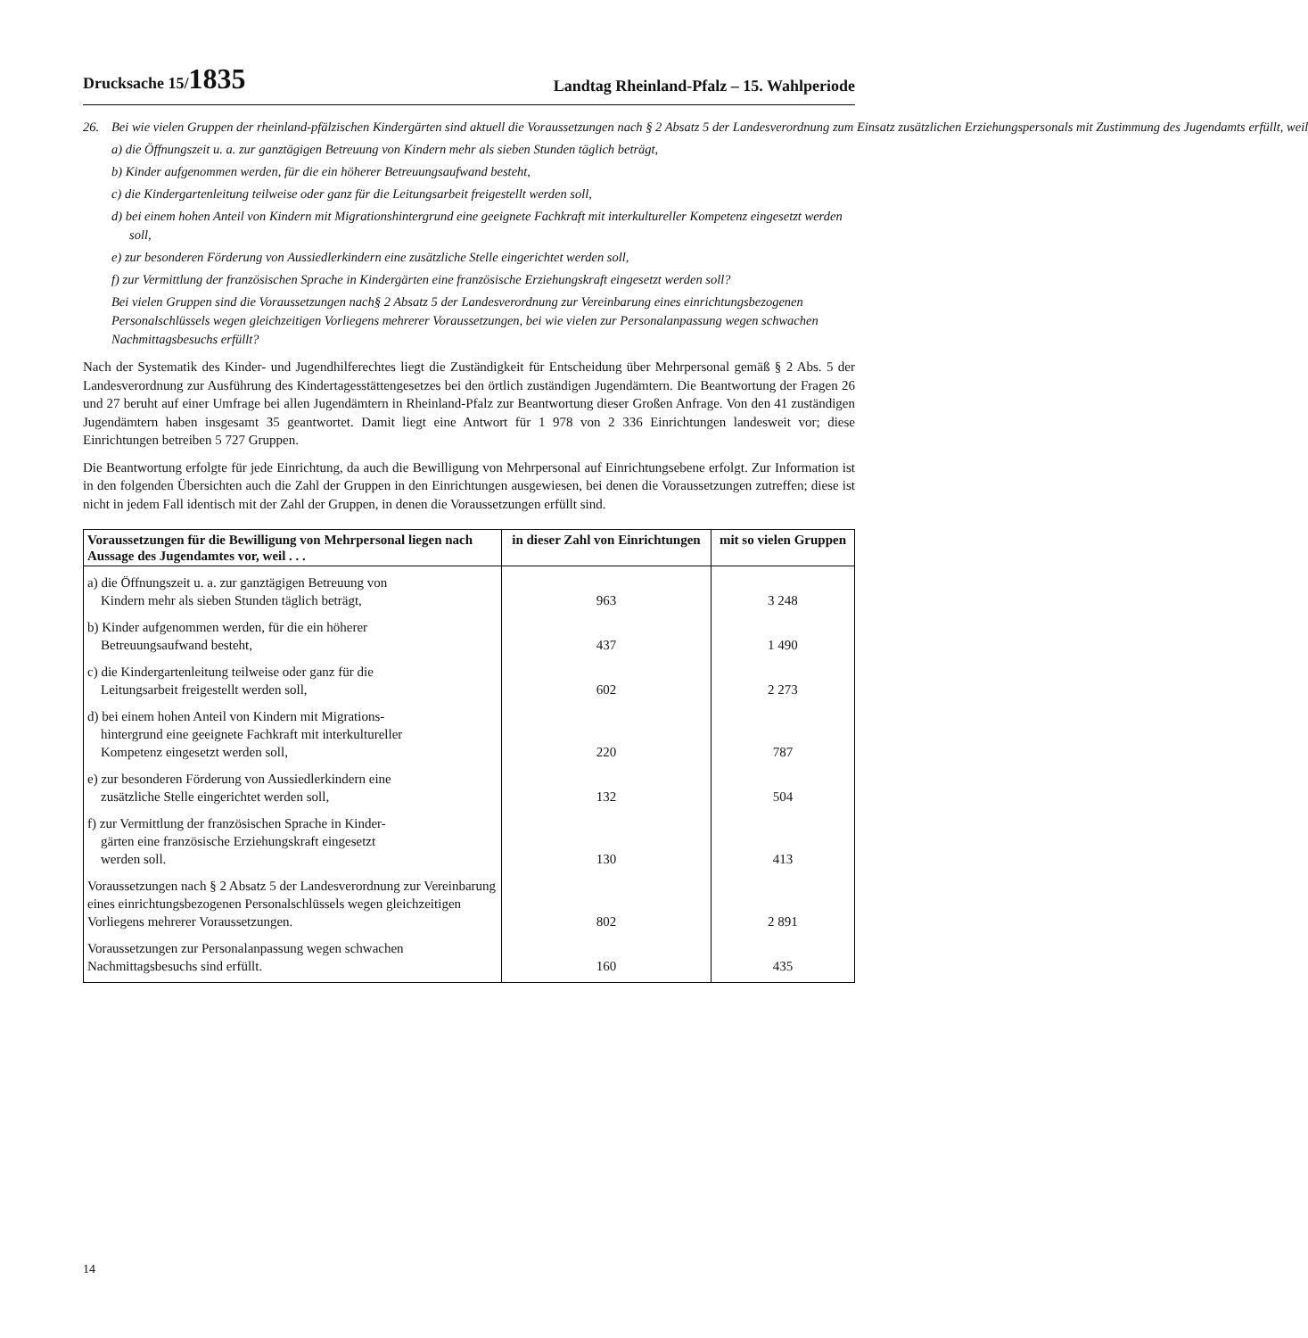Drucksache 15/1835
Landtag Rheinland-Pfalz – 15. Wahlperiode
26. Bei wie vielen Gruppen der rheinland-pfälzischen Kindergärten sind aktuell die Voraussetzungen nach § 2 Absatz 5 der Landesverordnung zum Einsatz zusätzlichen Erziehungspersonals mit Zustimmung des Jugendamts erfüllt, weil
a) die Öffnungszeit u. a. zur ganztägigen Betreuung von Kindern mehr als sieben Stunden täglich beträgt,
b) Kinder aufgenommen werden, für die ein höherer Betreuungsaufwand besteht,
c) die Kindergartenleitung teilweise oder ganz für die Leitungsarbeit freigestellt werden soll,
d) bei einem hohen Anteil von Kindern mit Migrationshintergrund eine geeignete Fachkraft mit interkultureller Kompetenz eingesetzt werden soll,
e) zur besonderen Förderung von Aussiedlerkindern eine zusätzliche Stelle eingerichtet werden soll,
f) zur Vermittlung der französischen Sprache in Kindergärten eine französische Erziehungskraft eingesetzt werden soll?
Bei vielen Gruppen sind die Voraussetzungen nach§ 2 Absatz 5 der Landesverordnung zur Vereinbarung eines einrichtungsbezogenen Personalschlüssels wegen gleichzeitigen Vorliegens mehrerer Voraussetzungen, bei wie vielen zur Personalanpassung wegen schwachen Nachmittagsbesuchs erfüllt?
Nach der Systematik des Kinder- und Jugendhilferechtes liegt die Zuständigkeit für Entscheidung über Mehrpersonal gemäß § 2 Abs. 5 der Landesverordnung zur Ausführung des Kindertagesstättengesetzes bei den örtlich zuständigen Jugendämtern. Die Beantwortung der Fragen 26 und 27 beruht auf einer Umfrage bei allen Jugendämtern in Rheinland-Pfalz zur Beantwortung dieser Großen Anfrage. Von den 41 zuständigen Jugendämtern haben insgesamt 35 geantwortet. Damit liegt eine Antwort für 1 978 von 2 336 Einrichtungen landesweit vor; diese Einrichtungen betreiben 5 727 Gruppen.
Die Beantwortung erfolgte für jede Einrichtung, da auch die Bewilligung von Mehrpersonal auf Einrichtungsebene erfolgt. Zur Information ist in den folgenden Übersichten auch die Zahl der Gruppen in den Einrichtungen ausgewiesen, bei denen die Voraussetzungen zutreffen; diese ist nicht in jedem Fall identisch mit der Zahl der Gruppen, in denen die Voraussetzungen erfüllt sind.
| Voraussetzungen für die Bewilligung von Mehrpersonal liegen nach Aussage des Jugendamtes vor, weil . . . | in dieser Zahl von Einrichtungen | mit so vielen Gruppen |
| --- | --- | --- |
| a) die Öffnungszeit u. a. zur ganztägigen Betreuung von Kindern mehr als sieben Stunden täglich beträgt, | 963 | 3 248 |
| b) Kinder aufgenommen werden, für die ein höherer Betreuungsaufwand besteht, | 437 | 1 490 |
| c) die Kindergartenleitung teilweise oder ganz für die Leitungsarbeit freigestellt werden soll, | 602 | 2 273 |
| d) bei einem hohen Anteil von Kindern mit Migrations- hintergrund eine geeignete Fachkraft mit interkultureller Kompetenz eingesetzt werden soll, | 220 | 787 |
| e) zur besonderen Förderung von Aussiedlerkindern eine zusätzliche Stelle eingerichtet werden soll, | 132 | 504 |
| f) zur Vermittlung der französischen Sprache in Kinder- gärten eine französische Erziehungskraft eingesetzt werden soll. | 130 | 413 |
| Voraussetzungen nach § 2 Absatz 5 der Landesverordnung zur Vereinbarung eines einrichtungsbezogenen Personalschlüssels wegen gleichzeitigen Vorliegens mehrerer Voraussetzungen. | 802 | 2 891 |
| Voraussetzungen zur Personalanpassung wegen schwachen Nachmittagsbesuchs sind erfüllt. | 160 | 435 |
14